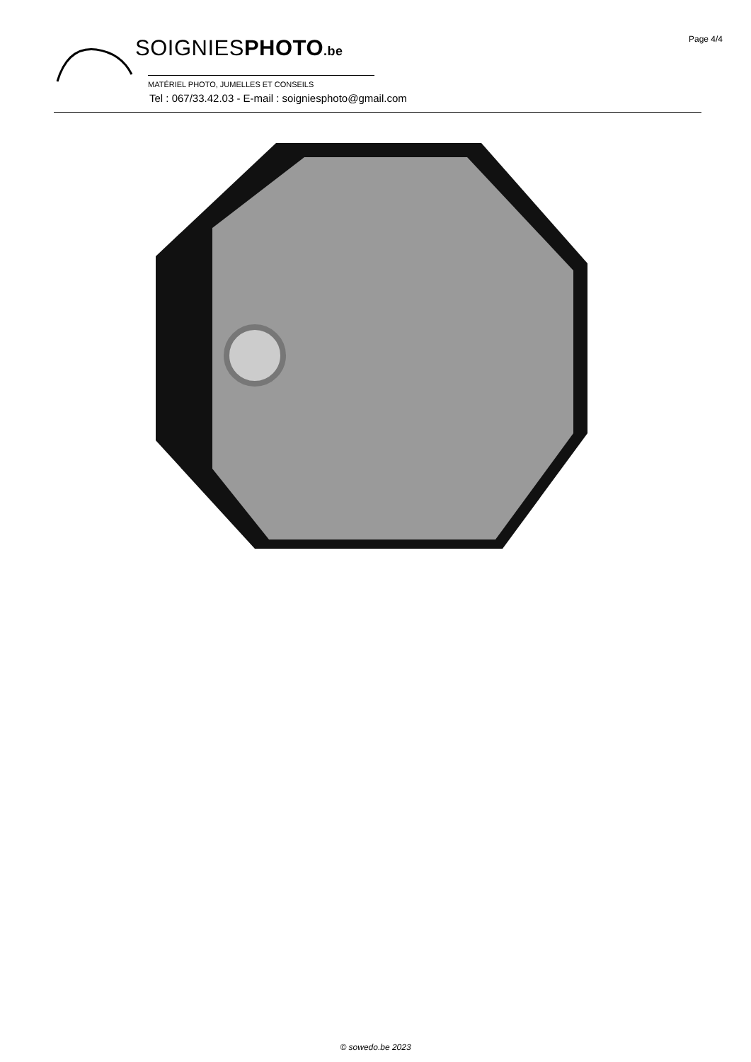Page 4/4
SOIGNIESPHOTO.be
MATÉRIEL PHOTO, JUMELLES ET CONSEILS
Tel : 067/33.42.03 - E-mail : soigniesphoto@gmail.com
© sowedo.be 2023